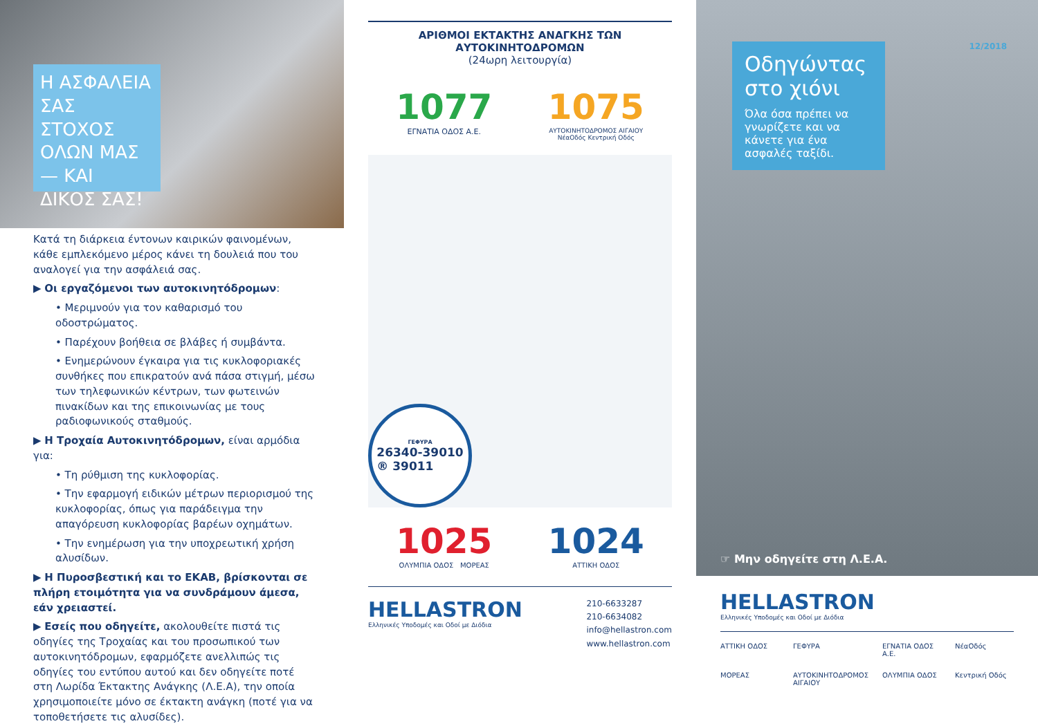Η ΑΣΦΑΛΕΙΑ ΣΑΣ ΣΤΟΧΟΣ ΟΛΩΝ ΜΑΣ — ΚΑΙ ΔΙΚΟΣ ΣΑΣ!
Κατά τη διάρκεια έντονων καιρικών φαινομένων, κάθε εμπλεκόμενο μέρος κάνει τη δουλειά που του αναλογεί για την ασφάλειά σας.
▶ Οι εργαζόμενοι των αυτοκινητόδρομων:
• Μεριμνούν για τον καθαρισμό του οδοστρώματος.
• Παρέχουν βοήθεια σε βλάβες ή συμβάντα.
• Ενημερώνουν έγκαιρα για τις κυκλοφοριακές συνθήκες που επικρατούν ανά πάσα στιγμή, μέσω των τηλεφωνικών κέντρων, των φωτεινών πινακίδων και της επικοινωνίας με τους ραδιοφωνικούς σταθμούς.
▶ Η Τροχαία Αυτοκινητόδρομων, είναι αρμόδια για:
• Τη ρύθμιση της κυκλοφορίας.
• Την εφαρμογή ειδικών μέτρων περιορισμού της κυκλοφορίας, όπως για παράδειγμα την απαγόρευση κυκλοφορίας βαρέων οχημάτων.
• Την ενημέρωση για την υποχρεωτική χρήση αλυσίδων.
▶ Η Πυροσβεστική και το ΕΚΑΒ, βρίσκονται σε πλήρη ετοιμότητα για να συνδράμουν άμεσα, εάν χρειαστεί.
▶ Εσείς που οδηγείτε, ακολουθείτε πιστά τις οδηγίες της Τροχαίας και του προσωπικού των αυτοκινητόδρομων, εφαρμόζετε ανελλιπώς τις οδηγίες του εντύπου αυτού και δεν οδηγείτε ποτέ στη Λωρίδα Έκτακτης Ανάγκης (Λ.Ε.Α), την οποία χρησιμοποιείτε μόνο σε έκτακτη ανάγκη (ποτέ για να τοποθετήσετε τις αλυσίδες).
ΑΡΙΘΜΟΙ ΕΚΤΑΚΤΗΣ ΑΝΑΓΚΗΣ ΤΩΝ ΑΥΤΟΚΙΝΗΤΟΔΡΟΜΩΝ
(24ωρη λειτουργία)
1077
ΕΓΝΑΤΙΑ ΟΔΟΣ Α.Ε.
1075
ΑΥΤΟΚΙΝΗΤΟΔΡΟΜΟΣ ΑΙΓΑΙΟΥ
ΝέαΟδός Κεντρική Οδός
ΓΕΦΥΡΑ
26340-39010
® 39011
1025
ΟΛΥΜΠΙΑ ΟΔΟΣ ΜΟΡΕΑΣ
1024
ΑΤΤΙΚΗ ΟΔΟΣ
HELLASTRON
Ελληνικές Υποδομές και Οδοί με Διόδια
210-6633287
210-6634082
info@hellastron.com
www.hellastron.com
Οδηγώντας στο χιόνι
Όλα όσα πρέπει να γνωρίζετε και να κάνετε για ένα ασφαλές ταξίδι.
12/2018
☞ Μην οδηγείτε στη Λ.Ε.Α.
HELLASTRON
Ελληνικές Υποδομές και Οδοί με Διόδια
ΑΤΤΙΚΗ ΟΔΟΣ ΓΕΦΥΡΑ ΕΓΝΑΤΙΑ ΟΔΟΣ Α.Ε. ΝέαΟδός ΜΟΡΕΑΣ ΑΥΤΟΚΙΝΗΤΟΔΡΟΜΟΣ ΑΙΓΑΙΟΥ ΟΛΥΜΠΙΑ ΟΔΟΣ Κεντρική Οδός